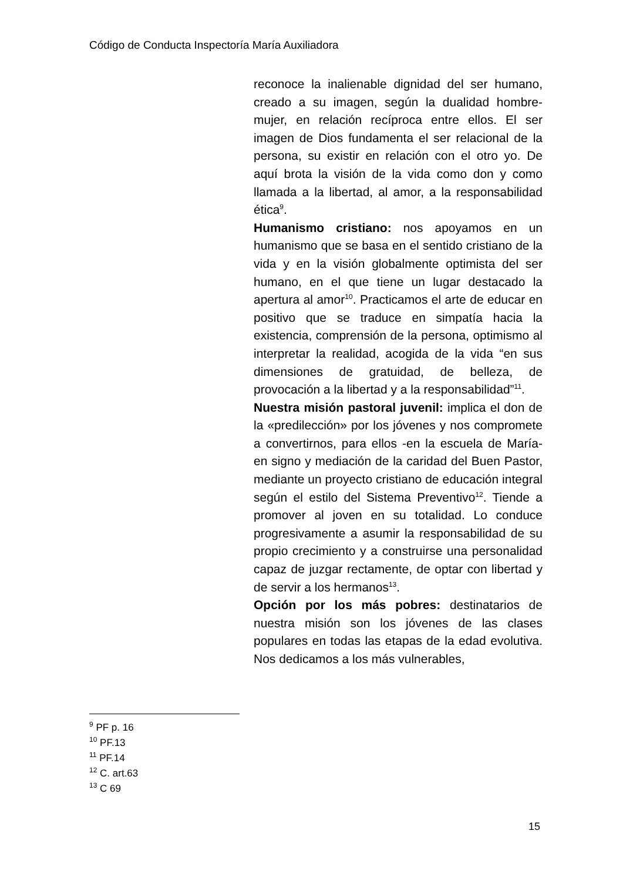Código de Conducta Inspectoría María Auxiliadora
reconoce la inalienable dignidad del ser humano, creado a su imagen, según la dualidad hombre-mujer, en relación recíproca entre ellos. El ser imagen de Dios fundamenta el ser relacional de la persona, su existir en relación con el otro yo. De aquí brota la visión de la vida como don y como llamada a la libertad, al amor, a la responsabilidad ética<sup>9</sup>.
Humanismo cristiano: nos apoyamos en un humanismo que se basa en el sentido cristiano de la vida y en la visión globalmente optimista del ser humano, en el que tiene un lugar destacado la apertura al amor<sup>10</sup>. Practicamos el arte de educar en positivo que se traduce en simpatía hacia la existencia, comprensión de la persona, optimismo al interpretar la realidad, acogida de la vida “en sus dimensiones de gratuidad, de belleza, de provocación a la libertad y a la responsabilidad”<sup>11</sup>.
Nuestra misión pastoral juvenil: implica el don de la «predilección» por los jóvenes y nos compromete a convertirnos, para ellos -en la escuela de María- en signo y mediación de la caridad del Buen Pastor, mediante un proyecto cristiano de educación integral según el estilo del Sistema Preventivo<sup>12</sup>. Tiende a promover al joven en su totalidad. Lo conduce progresivamente a asumir la responsabilidad de su propio crecimiento y a construirse una personalidad capaz de juzgar rectamente, de optar con libertad y de servir a los hermanos<sup>13</sup>.
Opción por los más pobres: destinatarios de nuestra misión son los jóvenes de las clases populares en todas las etapas de la edad evolutiva. Nos dedicamos a los más vulnerables,
<sup>9</sup> PF p. 16
<sup>10</sup> PF.13
<sup>11</sup> PF.14
<sup>12</sup> C. art.63
<sup>13</sup> C 69
15